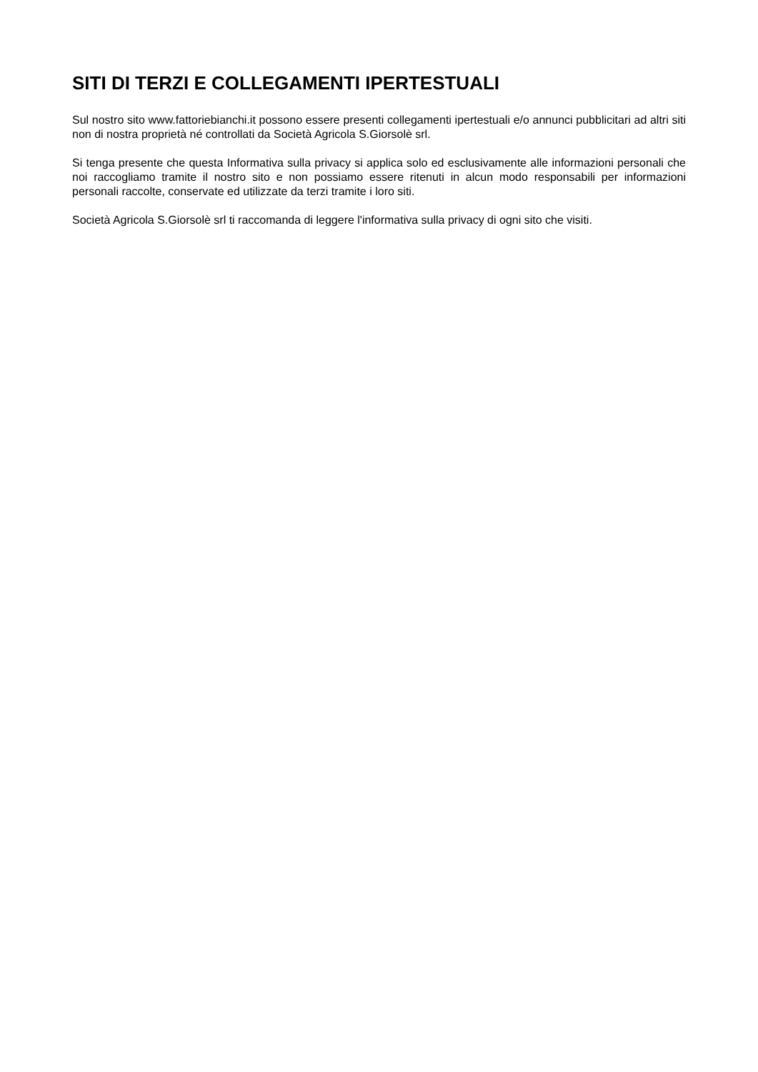SITI DI TERZI E COLLEGAMENTI IPERTESTUALI
Sul nostro sito www.fattoriebianchi.it possono essere presenti collegamenti ipertestuali e/o annunci pubblicitari ad altri siti non di nostra proprietà né controllati da Società Agricola S.Giorsolè srl.
Si tenga presente che questa Informativa sulla privacy si applica solo ed esclusivamente alle informazioni personali che noi raccogliamo tramite il nostro sito e non possiamo essere ritenuti in alcun modo responsabili per informazioni personali raccolte, conservate ed utilizzate da terzi tramite i loro siti.
Società Agricola S.Giorsolè srl ti raccomanda di leggere l'informativa sulla privacy di ogni sito che visiti.